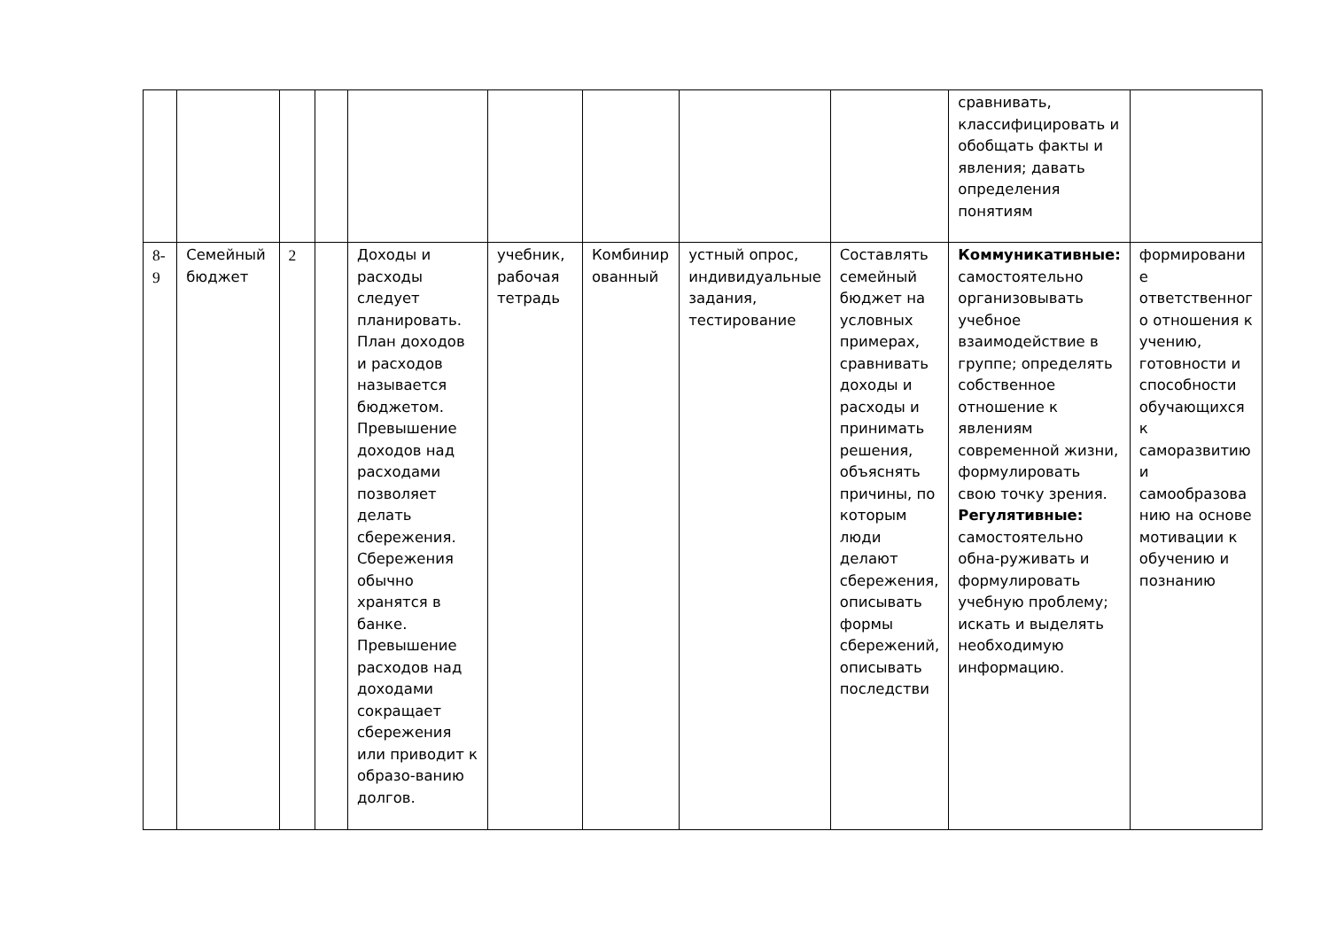| | | | | | | | | | сравнивать, классифицировать и обобщать факты и явления; давать определения понятиям | |
| 8-9 | Семейный бюджет | 2 | | Доходы и расходы следует планировать. План доходов и расходов называется бюджетом. Превышение доходов над расходами позволяет делать сбережения. Сбережения обычно хранятся в банке. Превышение расходов над доходами сокращает сбережения или приводит к образо-ванию долгов. | учебник, рабочая тетрадь | Комбинир ованный | устный опрос, индивидуальные задания, тестирование | Составлять семейный бюджет на условных примерах, сравнивать доходы и расходы и принимать решения, объяснять причины, по которым люди делают сбережения, описывать формы сбережений, описывать последстви | Коммуникативные: самостоятельно организовывать учебное взаимодействие в группе; определять собственное отношение к явлениям современной жизни, формулировать свою точку зрения. Регулятивные: самостоятельно обна-руживать и формулировать учебную проблему; искать и выделять необходимую информацию. | формировани е ответственног о отношения к учению, готовности и способности обучающихся к саморазвитию и самообразова нию на основе мотивации к обучению и познанию |